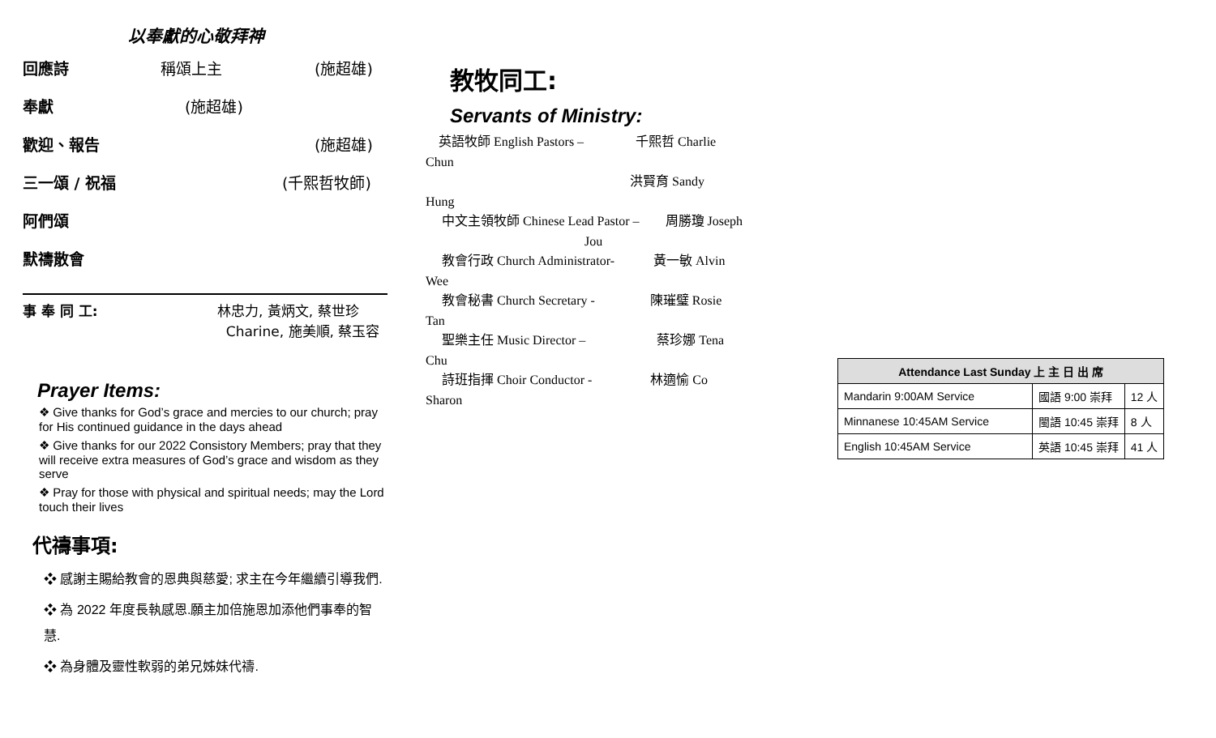以奉獻的心敬拜神
回應詩 稱頌上主 (施超雄)
奉獻 (施超雄)
歡迎、報告 (施超雄)
三一頌 / 祝福 (千熙哲牧師)
阿們頌
默禱散會
事 奉 同 工: 林忠力, 黃炳文, 蔡世珍
Charine, 施美順, 蔡玉容
Prayer Items:
❖ Give thanks for God’s grace and mercies to our church; pray for His continued guidance in the days ahead
❖ Give thanks for our 2022 Consistory Members; pray that they will receive extra measures of God’s grace and wisdom as they serve
❖ Pray for those with physical and spiritual needs; may the Lord touch their lives
代禱事項:
❖ 感謝主賜給教會的恩典與慈愛; 求主在今年繼續引導我們.
❖ 為 2022 年度長執感恩.願主加倍施恩加添他們事奉的智慧.
❖ 為身體及靈性軟弱的弟兄姊妹代禱.
教牧同工:
Servants of Ministry:
英語牧師 English Pastors – 千熙哲 Charlie
Chun
洪賢育 Sandy
Hung
中文主領牧師 Chinese Lead Pastor – 周勝瓊 Joseph
Jou
教會行政 Church Administrator- 黃一敏 Alvin
Wee
教會秘書 Church Secretary - 陳璀璧 Rosie
Tan
聖樂主任 Music Director – 蔡珍娜 Tena
Chu
詩班指揮 Choir Conductor - 林適愉 Co
Sharon
| Attendance Last Sunday 上 主 日 出 席 | | |
| --- | --- | --- |
| Mandarin 9:00AM Service | 國語 9:00 崇拜 | 12 人 |
| Minnanese 10:45AM Service | 閩語 10:45 崇拜 | 8 人 |
| English 10:45AM Service | 英語 10:45 崇拜 | 41 人 |